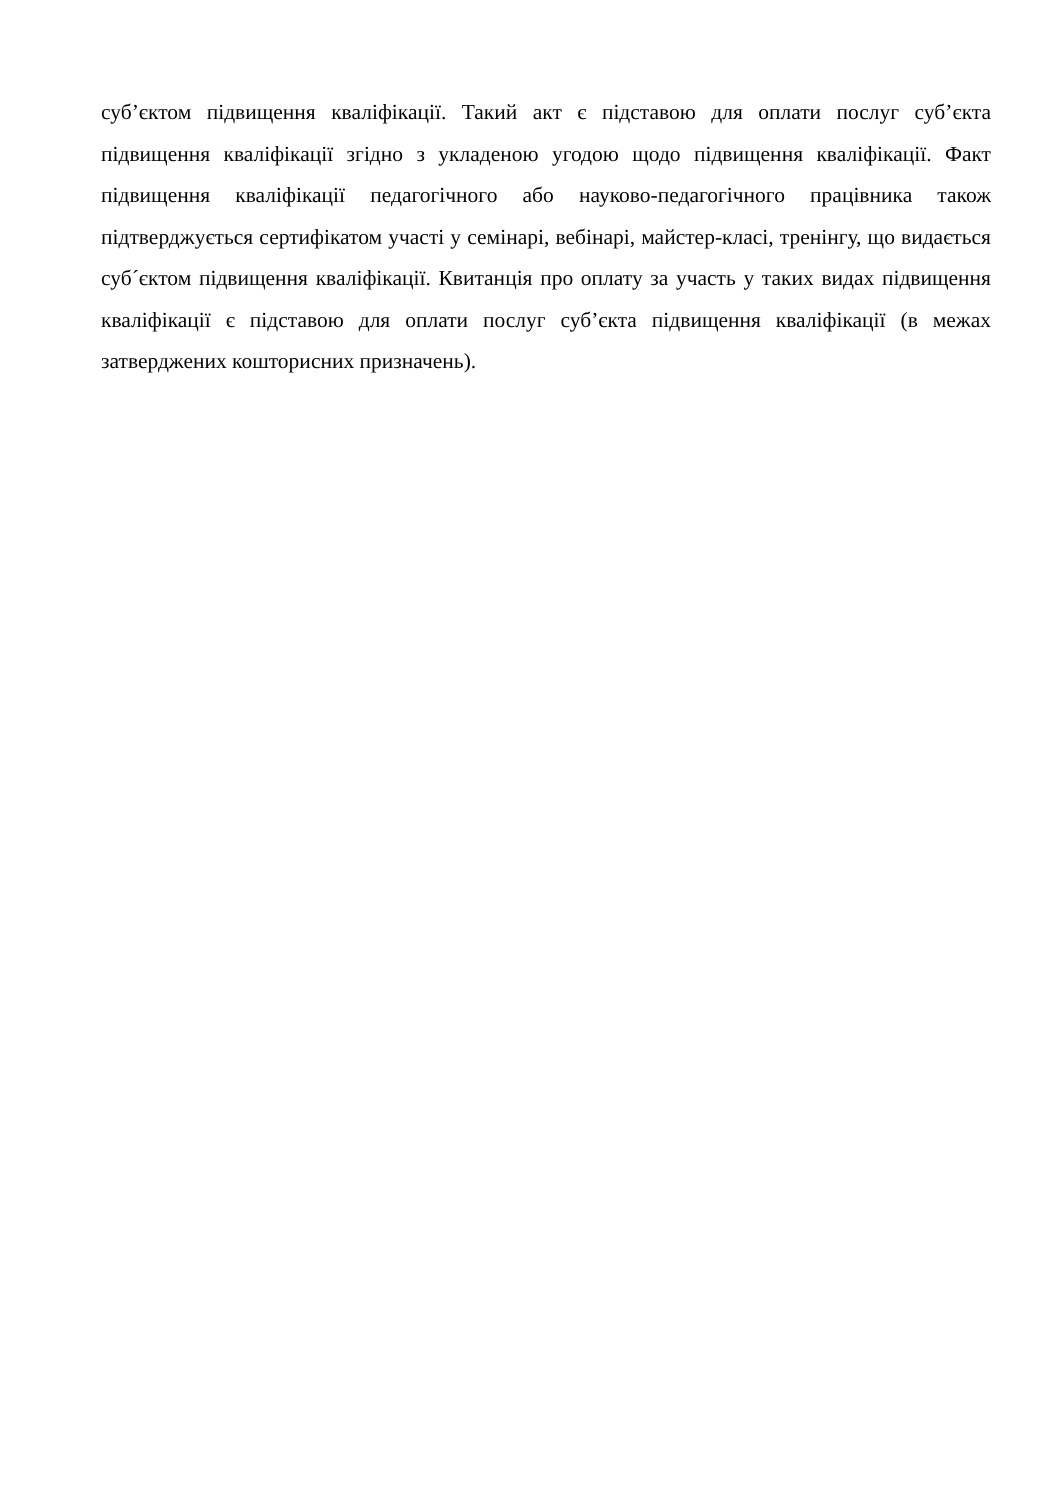суб’єктом підвищення кваліфікації. Такий акт є підставою для оплати послуг суб’єкта підвищення кваліфікації згідно з укладеною угодою щодо підвищення кваліфікації. Факт підвищення кваліфікації педагогічного або науково-педагогічного працівника також підтверджується сертифікатом участі у семінарі, вебінарі, майстер-класі, тренінгу, що видається суб´єктом підвищення кваліфікації. Квитанція про оплату за участь у таких видах підвищення кваліфікації є підставою для оплати послуг суб’єкта підвищення кваліфікації (в межах затверджених кошторисних призначень).